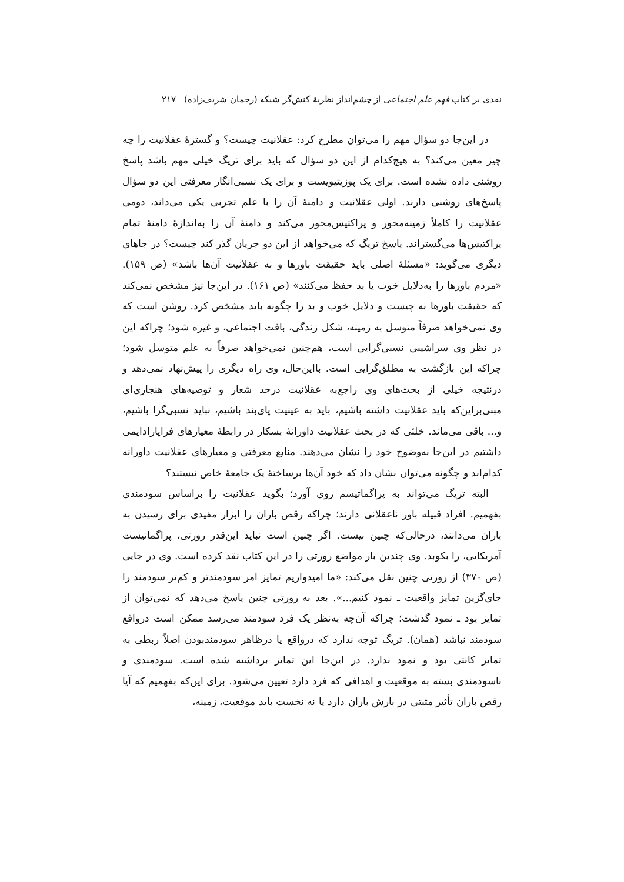نقدی بر کتاب فهم علم اجتماعی از چشم‌انداز نظریهٔ کنش‌گر شبکه (رحمان شریف‌زاده) ۲۱۷
در این‌جا دو سؤال مهم را می‌توان مطرح کرد: عقلانیت چیست؟ و گسترهٔ عقلانیت را چه چیز معین می‌کند؟ به هیچ‌کدام از این دو سؤال که باید برای تریگ خیلی مهم باشد پاسخ روشنی داده نشده است. برای یک پوزیتیویست و برای یک نسبی‌انگار معرفتی این دو سؤال پاسخ‌های روشنی دارند. اولی عقلانیت و دامنهٔ آن را با علم تجربی یکی می‌داند، دومی عقلانیت را کاملاً زمینه‌محور و پراکتیس‌محور می‌کند و دامنهٔ آن را به‌اندازهٔ دامنهٔ تمام پراکتیس‌ها می‌گستراند. پاسخ تریگ که می‌خواهد از این دو جریان گذر کند چیست؟ در جاهای دیگری می‌گوید: «مسئلهٔ اصلی باید حقیقت باورها و نه عقلانیت آن‌ها باشد» (ص ۱۵۹). «مردم باورها را به‌دلایل خوب یا بد حفظ می‌کنند» (ص ۱۶۱). در این‌جا نیز مشخص نمی‌کند که حقیقت باورها به چیست و دلایل خوب و بد را چگونه باید مشخص کرد. روشن است که وی نمی‌خواهد صرفاً متوسل به زمینه، شکل زندگی، بافت اجتماعی، و غیره شود؛ چراکه این در نظر وی سراشیبی نسبی‌گرایی است، هم‌چنین نمی‌خواهد صرفاً به علم متوسل شود؛ چراکه این بازگشت به مطلق‌گرایی است. بااین‌حال، وی راه دیگری را پیش‌نهاد نمی‌دهد و درنتیجه خیلی از بحث‌های وی راجع‌به عقلانیت درحد شعار و توصیه‌های هنجاری‌ای مبنی‌براین‌که باید عقلانیت داشته باشیم، باید به عینیت پای‌بند باشیم، نباید نسبی‌گرا باشیم، و... باقی می‌ماند. خلئی که در بحث عقلانیت داورانهٔ بسکار در رابطهٔ معیارهای فراپارادایمی داشتیم در این‌جا به‌وضوح خود را نشان می‌دهند. منابع معرفتی و معیارهای عقلانیت داورانه کدام‌اند و چگونه می‌توان نشان داد که خود آن‌ها برساختهٔ یک جامعهٔ خاص نیستند؟
البته تریگ می‌تواند به پراگماتیسم روی آورد؛ بگوید عقلانیت را براساس سودمندی بفهمیم. افراد قبیله باور ناعقلانی دارند؛ چراکه رقص باران را ابزار مفیدی برای رسیدن به باران می‌دانند، درحالی‌که چنین نیست. اگر چنین است نباید این‌قدر رورتی، پراگماتیست آمریکایی، را بکوبد. وی چندین بار مواضع رورتی را در این کتاب نقد کرده است. وی در جایی (ص ۳۷۰) از رورتی چنین نقل می‌کند: «ما امیدواریم تمایز امر سودمندتر و کم‌تر سودمند را جای‌گزین تمایز واقعیت ـ نمود کنیم...». بعد به رورتی چنین پاسخ می‌دهد که نمی‌توان از تمایز بود ـ نمود گذشت؛ چراکه آن‌چه به‌نظر یک فرد سودمند می‌رسد ممکن است درواقع سودمند نباشد (همان). تریگ توجه ندارد که درواقع یا درظاهر سودمندبودن اصلاً ربطی به تمایز کانتی بود و نمود ندارد. در این‌جا این تمایز برداشته شده است. سودمندی و ناسودمندی بسته به موقعیت و اهدافی که فرد دارد تعیین می‌شود. برای این‌که بفهمیم که آیا رقص باران تأثیر مثبتی در بارش باران دارد یا نه نخست باید موقعیت، زمینه،